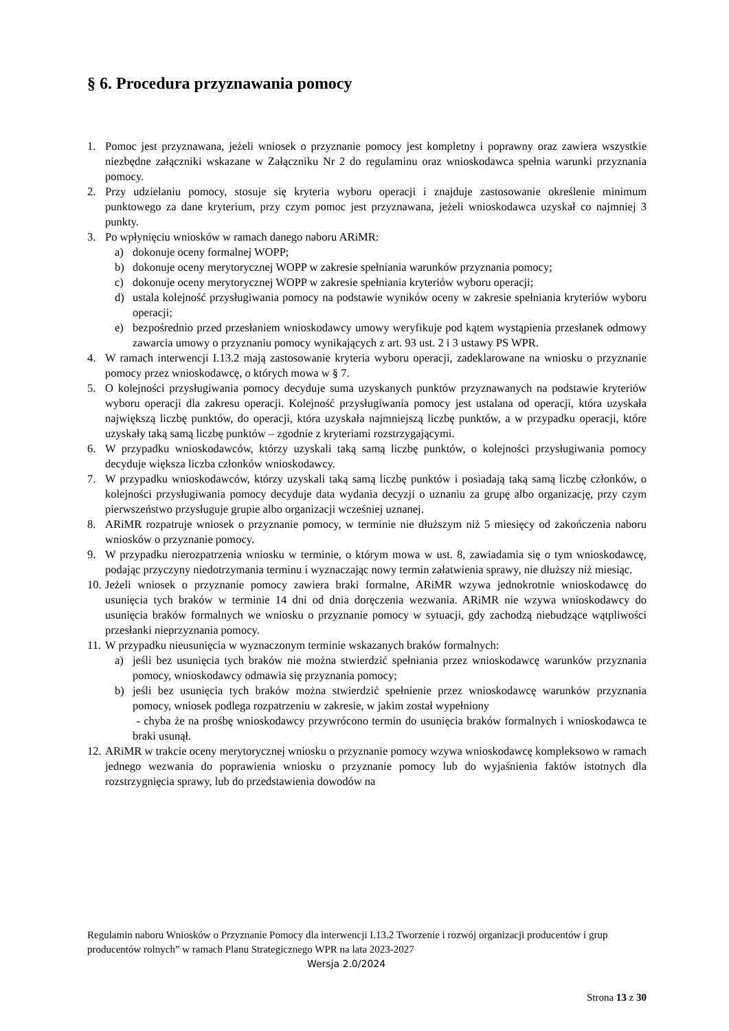§ 6. Procedura przyznawania pomocy
1. Pomoc jest przyznawana, jeżeli wniosek o przyznanie pomocy jest kompletny i poprawny oraz zawiera wszystkie niezbędne załączniki wskazane w Załączniku Nr 2 do regulaminu oraz wnioskodawca spełnia warunki przyznania pomocy.
2. Przy udzielaniu pomocy, stosuje się kryteria wyboru operacji i znajduje zastosowanie określenie minimum punktowego za dane kryterium, przy czym pomoc jest przyznawana, jeżeli wnioskodawca uzyskał co najmniej 3 punkty.
3. Po wpłynięciu wniosków w ramach danego naboru ARiMR:
a) dokonuje oceny formalnej WOPP;
b) dokonuje oceny merytorycznej WOPP w zakresie spełniania warunków przyznania pomocy;
c) dokonuje oceny merytorycznej WOPP w zakresie spełniania kryteriów wyboru operacji;
d) ustala kolejność przysługiwania pomocy na podstawie wyników oceny w zakresie spełniania kryteriów wyboru operacji;
e) bezpośrednio przed przesłaniem wnioskodawcy umowy weryfikuje pod kątem wystąpienia przesłanek odmowy zawarcia umowy o przyznaniu pomocy wynikających z art. 93 ust. 2 i 3 ustawy PS WPR.
4. W ramach interwencji I.13.2 mają zastosowanie kryteria wyboru operacji, zadeklarowane na wniosku o przyznanie pomocy przez wnioskodawcę, o których mowa w § 7.
5. O kolejności przysługiwania pomocy decyduje suma uzyskanych punktów przyznawanych na podstawie kryteriów wyboru operacji dla zakresu operacji. Kolejność przysługiwania pomocy jest ustalana od operacji, która uzyskała największą liczbę punktów, do operacji, która uzyskała najmniejszą liczbę punktów, a w przypadku operacji, które uzyskały taką samą liczbę punktów – zgodnie z kryteriami rozstrzygającymi.
6. W przypadku wnioskodawców, którzy uzyskali taką samą liczbę punktów, o kolejności przysługiwania pomocy decyduje większa liczba członków wnioskodawcy.
7. W przypadku wnioskodawców, którzy uzyskali taką samą liczbę punktów i posiadają taką samą liczbę członków, o kolejności przysługiwania pomocy decyduje data wydania decyzji o uznaniu za grupę albo organizację, przy czym pierwszeństwo przysługuje grupie albo organizacji wcześniej uznanej.
8. ARiMR rozpatruje wniosek o przyznanie pomocy, w terminie nie dłuższym niż 5 miesięcy od zakończenia naboru wniosków o przyznanie pomocy.
9. W przypadku nierozpatrzenia wniosku w terminie, o którym mowa w ust. 8, zawiadamia się o tym wnioskodawcę, podając przyczyny niedotrzymania terminu i wyznaczając nowy termin załatwienia sprawy, nie dłuższy niż miesiąc.
10. Jeżeli wniosek o przyznanie pomocy zawiera braki formalne, ARiMR wzywa jednokrotnie wnioskodawcę do usunięcia tych braków w terminie 14 dni od dnia doręczenia wezwania. ARiMR nie wzywa wnioskodawcy do usunięcia braków formalnych we wniosku o przyznanie pomocy w sytuacji, gdy zachodzą niebudzące wątpliwości przesłanki nieprzyznania pomocy.
11. W przypadku nieusunięcia w wyznaczonym terminie wskazanych braków formalnych:
a) jeśli bez usunięcia tych braków nie można stwierdzić spełniania przez wnioskodawcę warunków przyznania pomocy, wnioskodawcy odmawia się przyznania pomocy;
b) jeśli bez usunięcia tych braków można stwierdzić spełnienie przez wnioskodawcę warunków przyznania pomocy, wniosek podlega rozpatrzeniu w zakresie, w jakim został wypełniony
- chyba że na prośbę wnioskodawcy przywrócono termin do usunięcia braków formalnych i wnioskodawca te braki usunął.
12. ARiMR w trakcie oceny merytorycznej wniosku o przyznanie pomocy wzywa wnioskodawcę kompleksowo w ramach jednego wezwania do poprawienia wniosku o przyznanie pomocy lub do wyjaśnienia faktów istotnych dla rozstrzygnięcia sprawy, lub do przedstawienia dowodów na
Regulamin naboru Wniosków o Przyznanie Pomocy dla interwencji I.13.2 Tworzenie i rozwój organizacji producentów i grup producentów rolnych” w ramach Planu Strategicznego WPR na lata 2023-2027
Wersja 2.0/2024
Strona 13 z 30